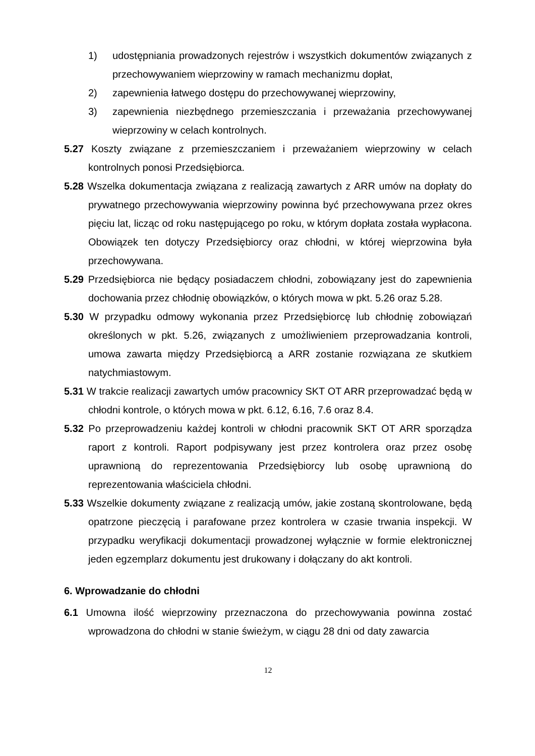1) udostępniania prowadzonych rejestrów i wszystkich dokumentów związanych z przechowywaniem wieprzowiny w ramach mechanizmu dopłat,
2) zapewnienia łatwego dostępu do przechowywanej wieprzowiny,
3) zapewnienia niezbędnego przemieszczania i przeważania przechowywanej wieprzowiny w celach kontrolnych.
5.27 Koszty związane z przemieszczaniem i przeważaniem wieprzowiny w celach kontrolnych ponosi Przedsiębiorca.
5.28 Wszelka dokumentacja związana z realizacją zawartych z ARR umów na dopłaty do prywatnego przechowywania wieprzowiny powinna być przechowywana przez okres pięciu lat, licząc od roku następującego po roku, w którym dopłata została wypłacona. Obowiązek ten dotyczy Przedsiębiorcy oraz chłodni, w której wieprzowina była przechowywana.
5.29 Przedsiębiorca nie będący posiadaczem chłodni, zobowiązany jest do zapewnienia dochowania przez chłodnię obowiązków, o których mowa w pkt. 5.26 oraz 5.28.
5.30 W przypadku odmowy wykonania przez Przedsiębiorcę lub chłodnię zobowiązań określonych w pkt. 5.26, związanych z umożliwieniem przeprowadzania kontroli, umowa zawarta między Przedsiębiorcą a ARR zostanie rozwiązana ze skutkiem natychmiastowym.
5.31 W trakcie realizacji zawartych umów pracownicy SKT OT ARR przeprowadzać będą w chłodni kontrole, o których mowa w pkt. 6.12, 6.16, 7.6 oraz 8.4.
5.32 Po przeprowadzeniu każdej kontroli w chłodni pracownik SKT OT ARR sporządza raport z kontroli. Raport podpisywany jest przez kontrolera oraz przez osobę uprawnioną do reprezentowania Przedsiębiorcy lub osobę uprawnioną do reprezentowania właściciela chłodni.
5.33 Wszelkie dokumenty związane z realizacją umów, jakie zostaną skontrolowane, będą opatrzone pieczęcią i parafowane przez kontrolera w czasie trwania inspekcji. W przypadku weryfikacji dokumentacji prowadzonej wyłącznie w formie elektronicznej jeden egzemplarz dokumentu jest drukowany i dołączany do akt kontroli.
6. Wprowadzanie do chłodni
6.1 Umowna ilość wieprzowiny przeznaczona do przechowywania powinna zostać wprowadzona do chłodni w stanie świeżym, w ciągu 28 dni od daty zawarcia
12